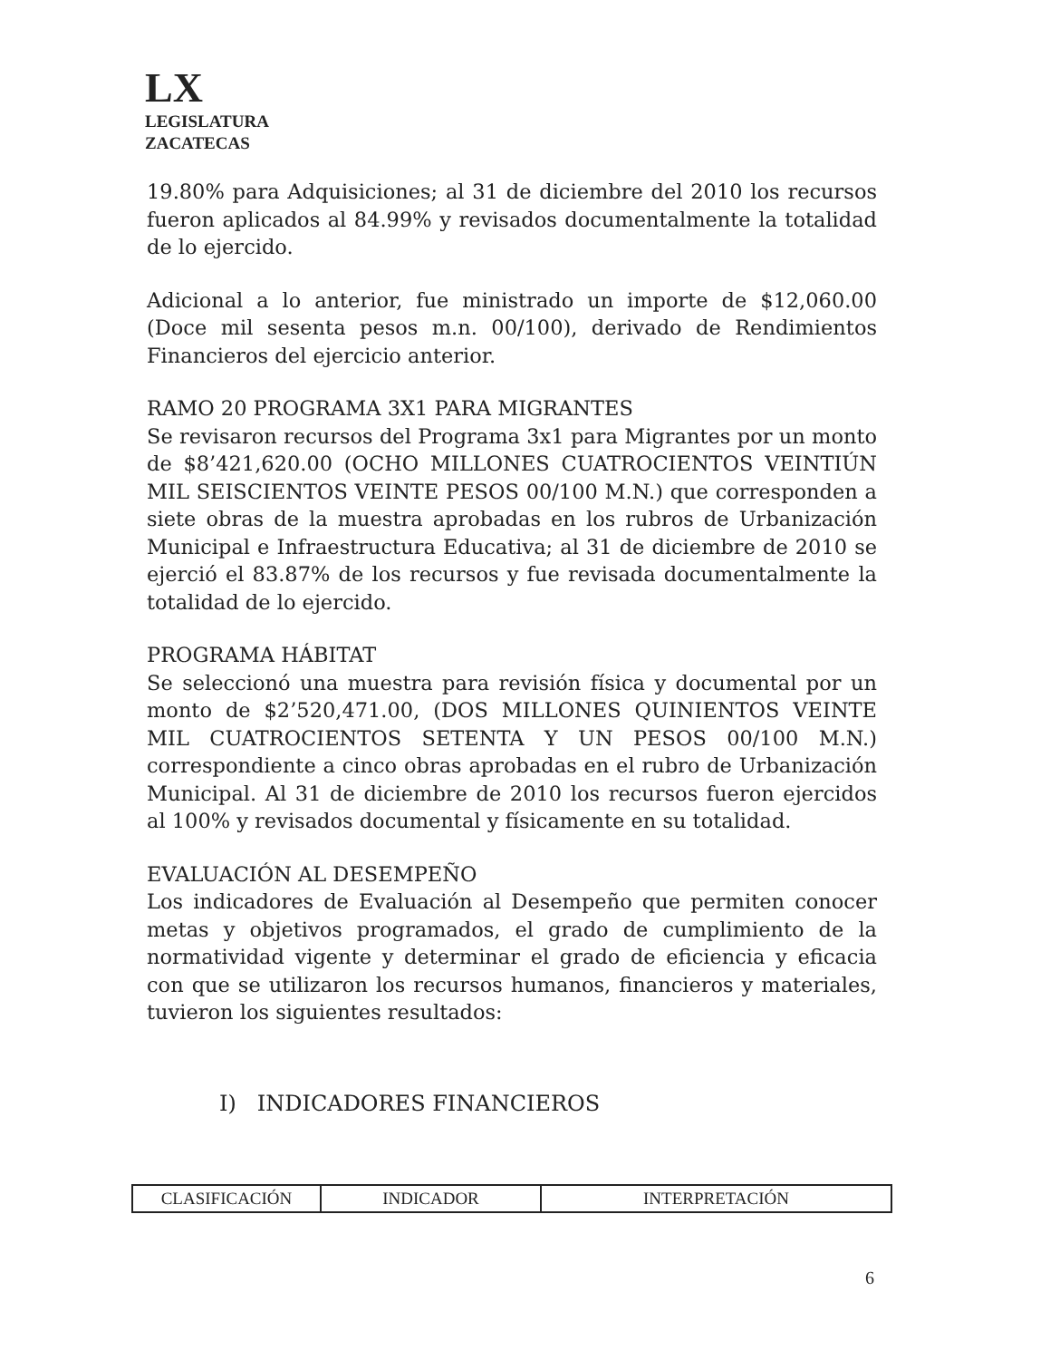LX
LEGISLATURA
ZACATECAS
19.80% para Adquisiciones; al 31 de diciembre del 2010 los recursos fueron aplicados al 84.99% y revisados documentalmente la totalidad de lo ejercido.
Adicional a lo anterior, fue ministrado un importe de $12,060.00 (Doce mil sesenta pesos m.n. 00/100), derivado de Rendimientos Financieros del ejercicio anterior.
RAMO 20 PROGRAMA 3X1 PARA MIGRANTES
Se revisaron recursos del Programa 3x1 para Migrantes por un monto de $8’421,620.00 (OCHO MILLONES CUATROCIENTOS VEINTIÚN MIL SEISCIENTOS VEINTE PESOS 00/100 M.N.) que corresponden a siete obras de la muestra aprobadas en los rubros de Urbanización Municipal e Infraestructura Educativa; al 31 de diciembre de 2010 se ejerció el 83.87% de los recursos y fue revisada documentalmente la totalidad de lo ejercido.
PROGRAMA HÁBITAT
Se seleccionó una muestra para revisión física y documental por un monto de $2’520,471.00, (DOS MILLONES QUINIENTOS VEINTE MIL CUATROCIENTOS SETENTA Y UN PESOS 00/100 M.N.) correspondiente a cinco obras aprobadas en el rubro de Urbanización Municipal. Al 31 de diciembre de 2010 los recursos fueron ejercidos al 100% y revisados documental y físicamente en su totalidad.
EVALUACIÓN AL DESEMPEÑO
Los indicadores de Evaluación al Desempeño que permiten conocer metas y objetivos programados, el grado de cumplimiento de la normatividad vigente y determinar el grado de eficiencia y eficacia con que se utilizaron los recursos humanos, financieros y materiales, tuvieron los siguientes resultados:
I) INDICADORES FINANCIEROS
| CLASIFICACIÓN | INDICADOR | INTERPRETACIÓN |
| --- | --- | --- |
6